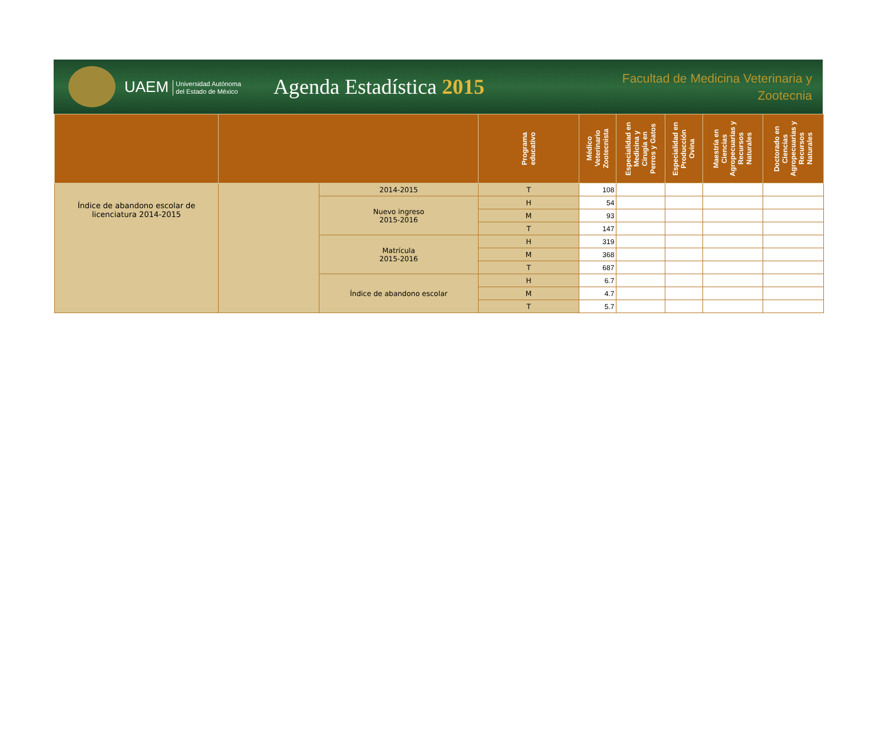UAEM Universidad Autónoma
del Estado de México
Agenda Estadística 2015
Facultad de Medicina Veterinaria y Zootecnia
| | | | Programa educativo | Médico Veterinario Zootecnista | Especialidad en Medicina y Cirugía en Perros y Gatos | Especialidad en Producción Ovina | Maestría en Ciencias Agropecuarias y Recursos Naturales | Doctorado en Ciencias Agropecuarias y Recursos Naturales |
| --- | --- | --- | --- | --- | --- | --- | --- | --- |
| Índice de abandono escolar de licenciatura 2014-2015 | | 2014-2015 | T | 108 | | | | |
| | | Nuevo ingreso 2015-2016 | H | 54 | | | | |
| | | | M | 93 | | | | |
| | | | T | 147 | | | | |
| | | Matrícula 2015-2016 | H | 319 | | | | |
| | | | M | 368 | | | | |
| | | | T | 687 | | | | |
| | | Índice de abandono escolar | H | 6.7 | | | | |
| | | | M | 4.7 | | | | |
| | | | T | 5.7 | | | | |